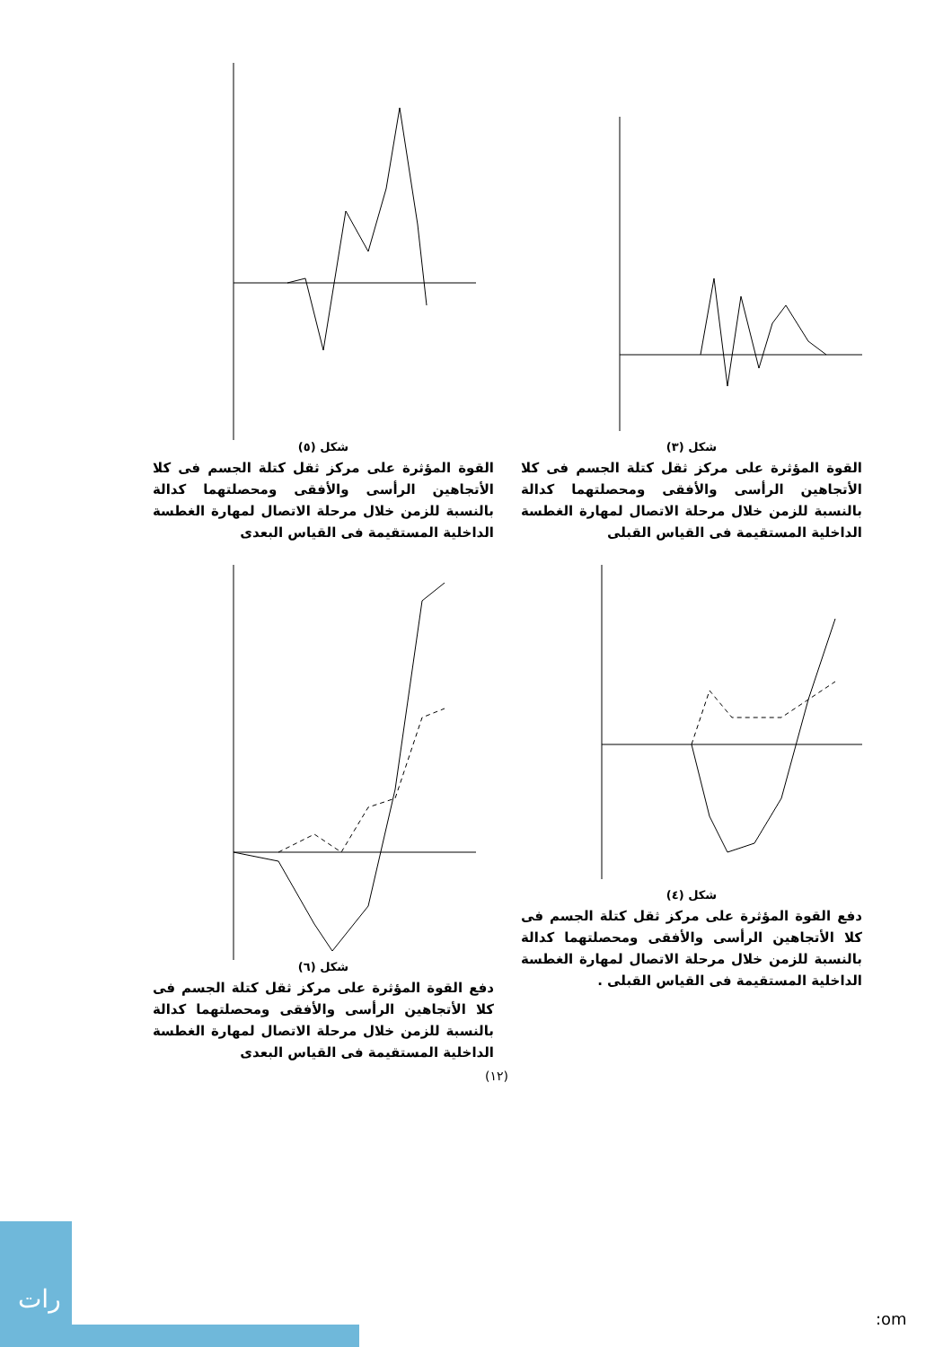شكل (٣)
القوة المؤثرة على مركز ثقل كتلة الجسم فى كلا الأتجاهين الرأسى والأفقى ومحصلتهما كدالة بالنسبة للزمن خلال مرحلة الاتصال لمهارة الغطسة الداخلية المستقيمة فى القياس القبلى
شكل (٥)
القوة المؤثرة على مركز ثقل كتلة الجسم فى كلا الأتجاهين الرأسى والأفقى ومحصلتهما كدالة بالنسبة للزمن خلال مرحلة الاتصال لمهارة الغطسة الداخلية المستقيمة فى القياس البعدى
شكل (٤)
دفع القوة المؤثرة على مركز ثقل كتلة الجسم فى كلا الأتجاهين الرأسى والأفقى ومحصلتهما كدالة بالنسبة للزمن خلال مرحلة الاتصال لمهارة الغطسة الداخلية المستقيمة فى القياس القبلى .
شكل (٦)
دفع القوة المؤثرة على مركز ثقل كتلة الجسم فى كلا الأتجاهين الرأسى والأفقى ومحصلتهما كدالة بالنسبة للزمن خلال مرحلة الاتصال لمهارة الغطسة الداخلية المستقيمة فى القياس البعدى
(١٢)
رات
:om